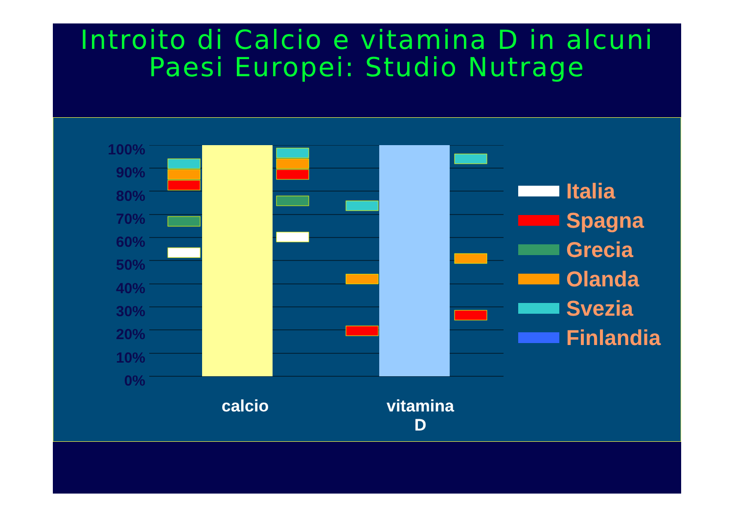Introito di Calcio e vitamina D in alcuni Paesi Europei: Studio Nutrage
100%
90%
80%
70%
60%
50%
40%
30%
20%
10%
0%
calcio
vitamina
D
Italia
Spagna
Grecia
Olanda
Svezia
Finlandia